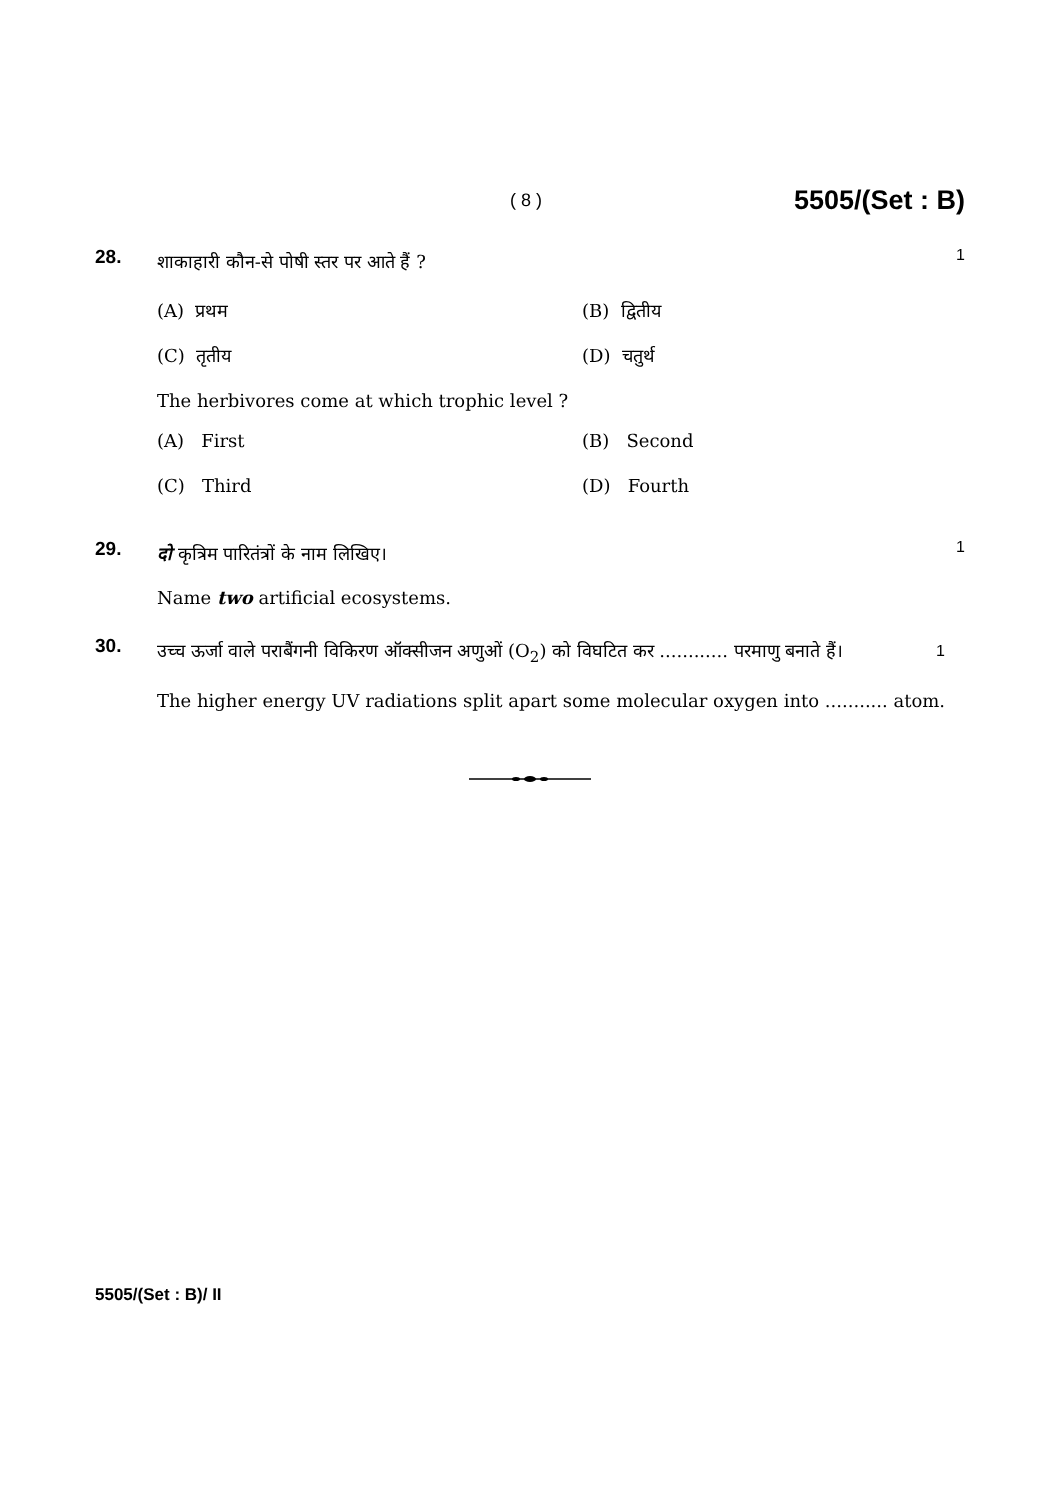( 8 ) 5505/(Set : B)
28.
शाकाहारी कौन-से पोषी स्तर पर आते हैं ?
1
(A) प्रथम
(B) द्वितीय
(C) तृतीय
(D) चतुर्थ
The herbivores come at which trophic level ?
(A) First
(B) Second
(C) Third
(D) Fourth
29.
दो कृत्रिम पारितंत्रों के नाम लिखिए।
1
Name two artificial ecosystems.
30.
उच्च ऊर्जा वाले पराबैंगनी विकिरण ऑक्सीजन अणुओं (O<sub>2</sub>) को विघटित कर ............ परमाणु बनाते हैं। 1
The higher energy UV radiations split apart some molecular oxygen into ........... atom.
5505/(Set : B)/ II